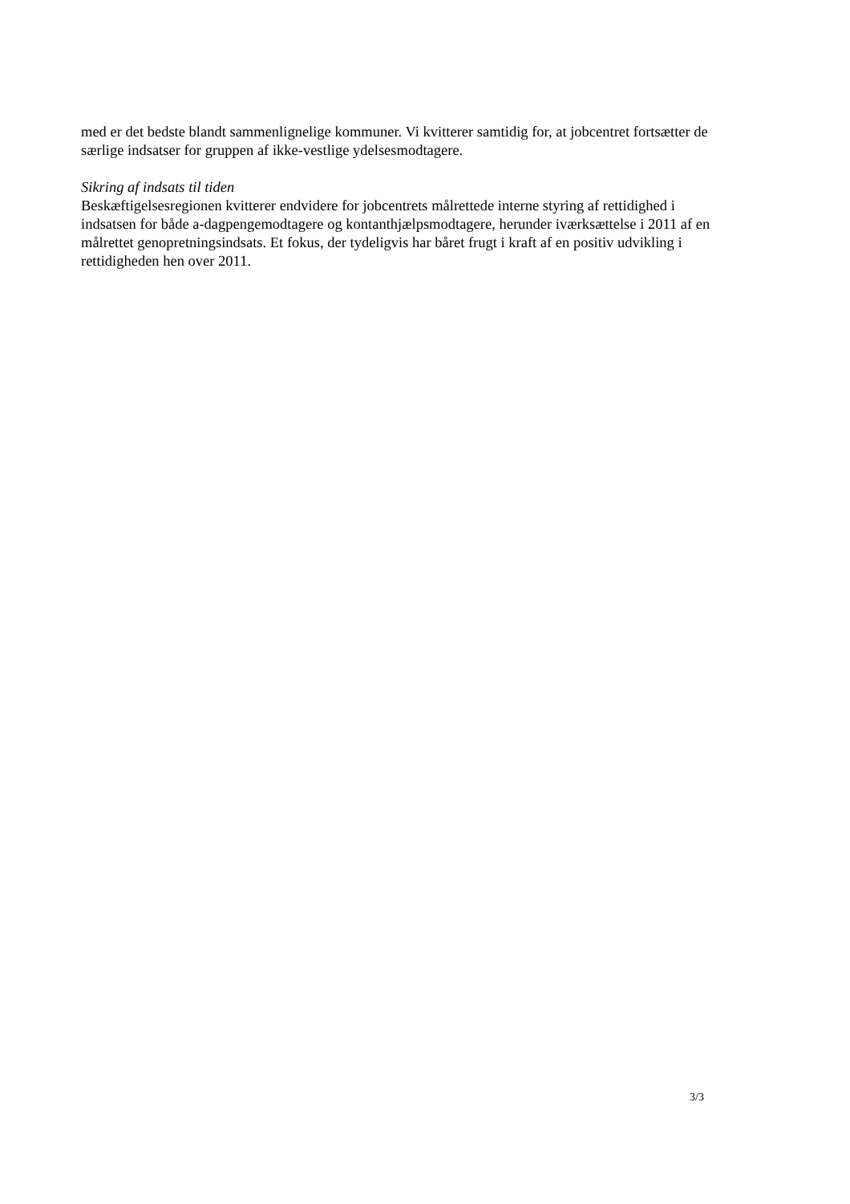med er det bedste blandt sammenlignelige kommuner. Vi kvitterer samtidig for, at jobcentret fortsætter de særlige indsatser for gruppen af ikke-vestlige ydelsesmodtagere.
Sikring af indsats til tiden
Beskæftigelsesregionen kvitterer endvidere for jobcentrets målrettede interne styring af rettidighed i indsatsen for både a-dagpengemodtagere og kontanthjælpsmodtagere, herunder iværksættelse i 2011 af en målrettet genopretningsindsats. Et fokus, der tydeligvis har båret frugt i kraft af en positiv udvikling i rettidigheden hen over 2011.
3/3